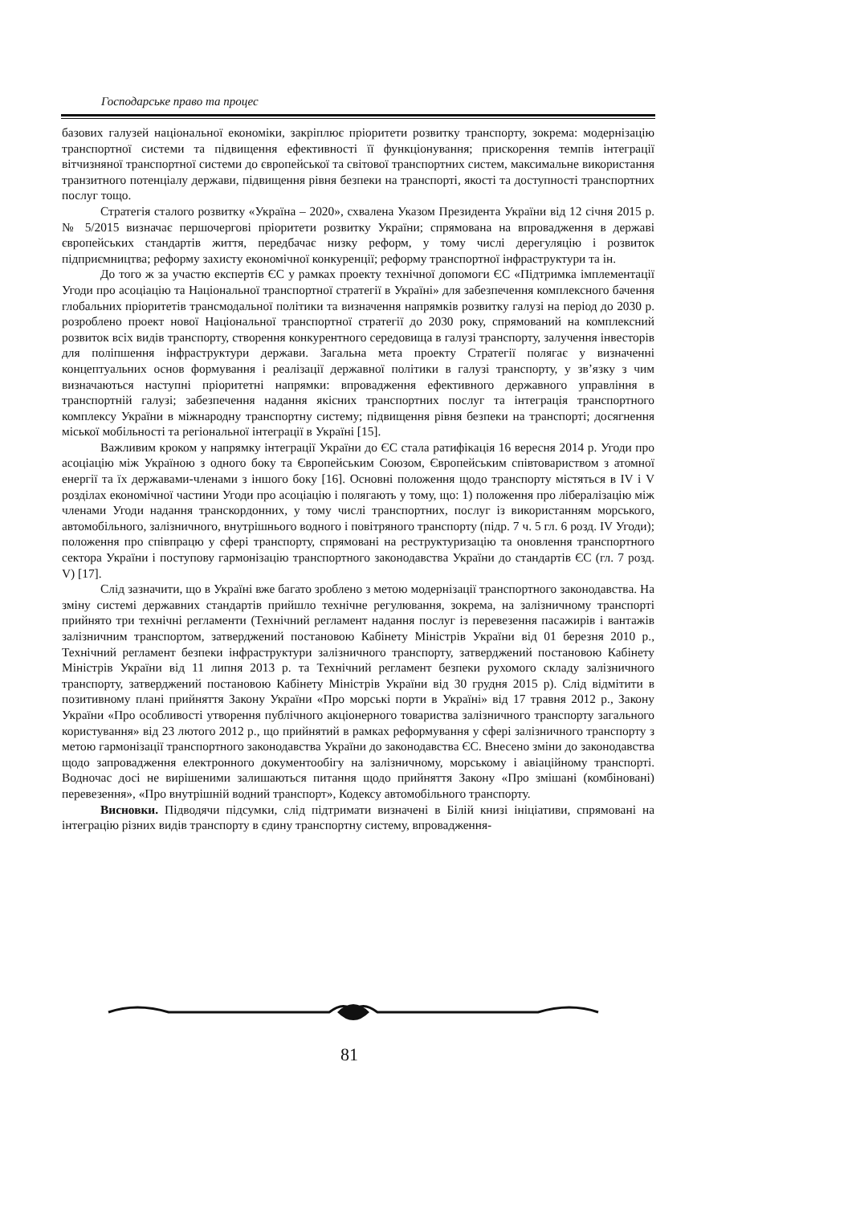Господарське право та процес
базових галузей національної економіки, закріплює пріоритети розвитку транспорту, зокрема: модернізацію транспортної системи та підвищення ефективності її функціонування; прискорення темпів інтеграції вітчизняної транспортної системи до європейської та світової транспортних систем, максимальне використання транзитного потенціалу держави, підвищення рівня безпеки на транспорті, якості та доступності транспортних послуг тощо.
Стратегія сталого розвитку «Україна – 2020», схвалена Указом Президента України від 12 січня 2015 р. № 5/2015 визначає першочергові пріоритети розвитку України; спрямована на впровадження в державі європейських стандартів життя, передбачає низку реформ, у тому числі дерегуляцію і розвиток підприємництва; реформу захисту економічної конкуренції; реформу транспортної інфраструктури та ін.
До того ж за участю експертів ЄС у рамках проекту технічної допомоги ЄС «Підтримка імплементації Угоди про асоціацію та Національної транспортної стратегії в Україні» для забезпечення комплексного бачення глобальних пріоритетів трансмодальної політики та визначення напрямків розвитку галузі на період до 2030 р. розроблено проект нової Національної транспортної стратегії до 2030 року, спрямований на комплексний розвиток всіх видів транспорту, створення конкурентного середовища в галузі транспорту, залучення інвесторів для поліпшення інфраструктури держави. Загальна мета проекту Стратегії полягає у визначенні концептуальних основ формування і реалізації державної політики в галузі транспорту, у зв’язку з чим визначаються наступні пріоритетні напрямки: впровадження ефективного державного управління в транспортній галузі; забезпечення надання якісних транспортних послуг та інтеграція транспортного комплексу України в міжнародну транспортну систему; підвищення рівня безпеки на транспорті; досягнення міської мобільності та регіональної інтеграції в Україні [15].
Важливим кроком у напрямку інтеграції України до ЄС стала ратифікація 16 вересня 2014 р. Угоди про асоціацію між Україною з одного боку та Європейським Союзом, Європейським співтовариством з атомної енергії та їх державами-членами з іншого боку [16]. Основні положення щодо транспорту містяться в IV і V розділах економічної частини Угоди про асоціацію і полягають у тому, що: 1) положення про лібералізацію між членами Угоди надання транскордонних, у тому числі транспортних, послуг із використанням морського, автомобільного, залізничного, внутрішнього водного і повітряного транспорту (підр. 7 ч. 5 гл. 6 розд. IV Угоди); положення про співпрацю у сфері транспорту, спрямовані на реструктуризацію та оновлення транспортного сектора України і поступову гармонізацію транспортного законодавства України до стандартів ЄС (гл. 7 розд. V) [17].
Слід зазначити, що в Україні вже багато зроблено з метою модернізації транспортного законодавства. На зміну системі державних стандартів прийшло технічне регулювання, зокрема, на залізничному транспорті прийнято три технічні регламенти (Технічний регламент надання послуг із перевезення пасажирів і вантажів залізничним транспортом, затверджений постановою Кабінету Міністрів України від 01 березня 2010 р., Технічний регламент безпеки інфраструктури залізничного транспорту, затверджений постановою Кабінету Міністрів України від 11 липня 2013 р. та Технічний регламент безпеки рухомого складу залізничного транспорту, затверджений постановою Кабінету Міністрів України від 30 грудня 2015 р). Слід відмітити в позитивному плані прийняття Закону України «Про морські порти в Україні» від 17 травня 2012 р., Закону України «Про особливості утворення публічного акціонерного товариства залізничного транспорту загального користування» від 23 лютого 2012 р., що прийнятий в рамках реформування у сфері залізничного транспорту з метою гармонізації транспортного законодавства України до законодавства ЄС. Внесено зміни до законодавства щодо запровадження електронного документообігу на залізничному, морському і авіаційному транспорті. Водночас досі не вирішеними залишаються питання щодо прийняття Закону «Про змішані (комбіновані) перевезення», «Про внутрішній водний транспорт», Кодексу автомобільного транспорту.
Висновки. Підводячи підсумки, слід підтримати визначені в Білій книзі ініціативи, спрямовані на інтеграцію різних видів транспорту в єдину транспортну систему, впровадження-
81